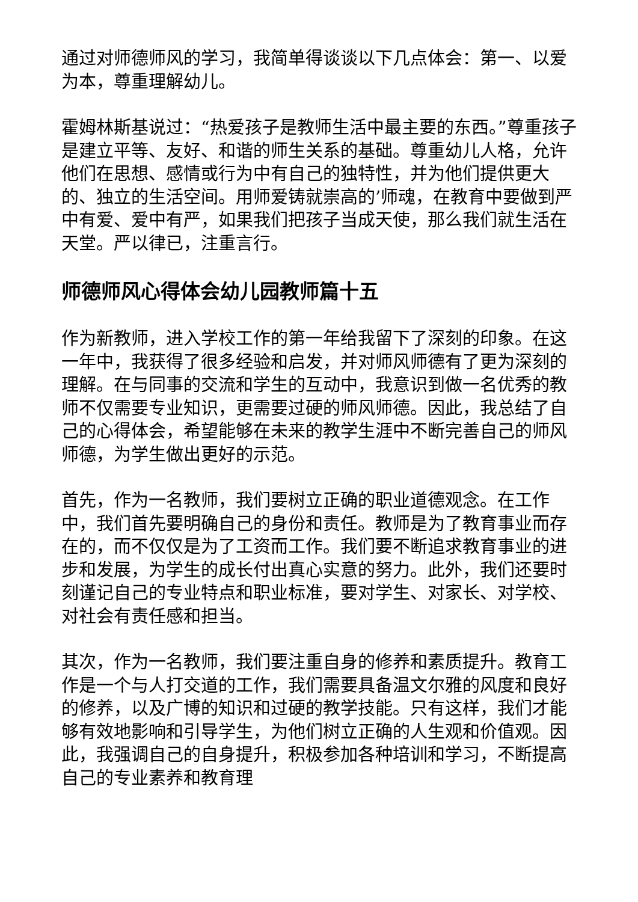通过对师德师风的学习，我简单得谈谈以下几点体会：第一、以爱为本，尊重理解幼儿。
霍姆林斯基说过：“热爱孩子是教师生活中最主要的东西。”尊重孩子是建立平等、友好、和谐的师生关系的基础。尊重幼儿人格，允许他们在思想、感情或行为中有自己的独特性，并为他们提供更大的、独立的生活空间。用师爱铸就崇高的’师魂，在教育中要做到严中有爱、爱中有严，如果我们把孩子当成天使，那么我们就生活在天堂。严以律已，注重言行。
师德师风心得体会幼儿园教师篇十五
作为新教师，进入学校工作的第一年给我留下了深刻的印象。在这一年中，我获得了很多经验和启发，并对师风师德有了更为深刻的理解。在与同事的交流和学生的互动中，我意识到做一名优秀的教师不仅需要专业知识，更需要过硬的师风师德。因此，我总结了自己的心得体会，希望能够在未来的教学生涯中不断完善自己的师风师德，为学生做出更好的示范。
首先，作为一名教师，我们要树立正确的职业道德观念。在工作中，我们首先要明确自己的身份和责任。教师是为了教育事业而存在的，而不仅仅是为了工资而工作。我们要不断追求教育事业的进步和发展，为学生的成长付出真心实意的努力。此外，我们还要时刻谨记自己的专业特点和职业标准，要对学生、对家长、对学校、对社会有责任感和担当。
其次，作为一名教师，我们要注重自身的修养和素质提升。教育工作是一个与人打交道的工作，我们需要具备温文尔雅的风度和良好的修养，以及广博的知识和过硬的教学技能。只有这样，我们才能够有效地影响和引导学生，为他们树立正确的人生观和价值观。因此，我强调自己的自身提升，积极参加各种培训和学习，不断提高自己的专业素养和教育理